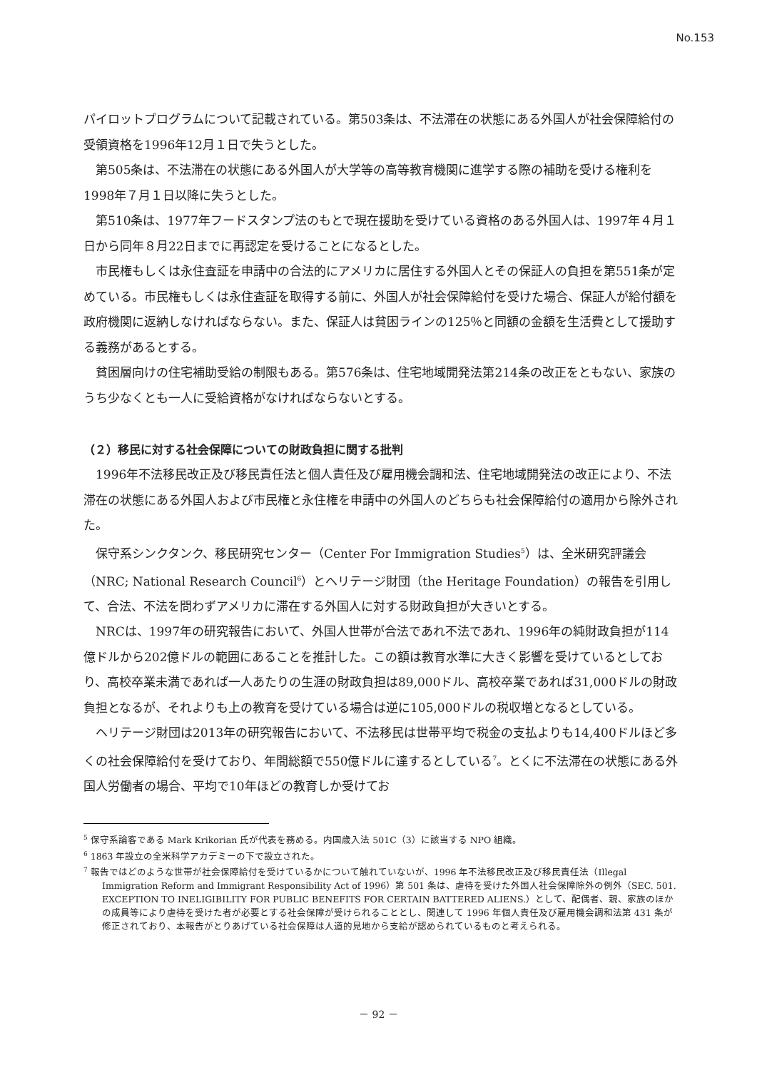No.153
パイロットプログラムについて記載されている。第503条は、不法滞在の状態にある外国人が社会保障給付の受領資格を1996年12月１日で失うとした。
第505条は、不法滞在の状態にある外国人が大学等の高等教育機関に進学する際の補助を受ける権利を1998年７月１日以降に失うとした。
第510条は、1977年フードスタンプ法のもとで現在援助を受けている資格のある外国人は、1997年４月１日から同年８月22日までに再認定を受けることになるとした。
市民権もしくは永住査証を申請中の合法的にアメリカに居住する外国人とその保証人の負担を第551条が定めている。市民権もしくは永住査証を取得する前に、外国人が社会保障給付を受けた場合、保証人が給付額を政府機関に返納しなければならない。また、保証人は貧困ラインの125％と同額の金額を生活費として援助する義務があるとする。
貧困層向けの住宅補助受給の制限もある。第576条は、住宅地域開発法第214条の改正をともない、家族のうち少なくとも一人に受給資格がなければならないとする。
（２）移民に対する社会保障についての財政負担に関する批判
1996年不法移民改正及び移民責任法と個人責任及び雇用機会調和法、住宅地域開発法の改正により、不法滞在の状態にある外国人および市民権と永住権を申請中の外国人のどちらも社会保障給付の適用から除外された。
保守系シンクタンク、移民研究センター（Center For Immigration Studies<sup>5</sup>）は、全米研究評議会（NRC; National Research Council<sup>6</sup>）とヘリテージ財団（the Heritage Foundation）の報告を引用して、合法、不法を問わずアメリカに滞在する外国人に対する財政負担が大きいとする。
NRCは、1997年の研究報告において、外国人世帯が合法であれ不法であれ、1996年の純財政負担が114億ドルから202億ドルの範囲にあることを推計した。この額は教育水準に大きく影響を受けているとしており、高校卒業未満であれば一人あたりの生涯の財政負担は89,000ドル、高校卒業であれば31,000ドルの財政負担となるが、それよりも上の教育を受けている場合は逆に105,000ドルの税収増となるとしている。
ヘリテージ財団は2013年の研究報告において、不法移民は世帯平均で税金の支払よりも14,400ドルほど多くの社会保障給付を受けており、年間総額で550億ドルに達するとしている<sup>7</sup>。とくに不法滞在の状態にある外国人労働者の場合、平均で10年ほどの教育しか受けてお
<sup>5</sup> 保守系論客である Mark Krikorian 氏が代表を務める。内国歳入法 501C（3）に該当する NPO 組織。
<sup>6</sup> 1863 年設立の全米科学アカデミーの下で設立された。
<sup>7</sup> 報告ではどのような世帯が社会保障給付を受けているかについて触れていないが、1996 年不法移民改正及び移民責任法（Illegal Immigration Reform and Immigrant Responsibility Act of 1996）第 501 条は、虐待を受けた外国人社会保障除外の例外（SEC. 501. EXCEPTION TO INELIGIBILITY FOR PUBLIC BENEFITS FOR CERTAIN BATTERED ALIENS.）として、配偶者、親、家族のほかの成員等により虐待を受けた者が必要とする社会保障が受けられることとし、関連して 1996 年個人責任及び雇用機会調和法第 431 条が修正されており、本報告がとりあげている社会保障は人道的見地から支給が認められているものと考えられる。
－ 92 －